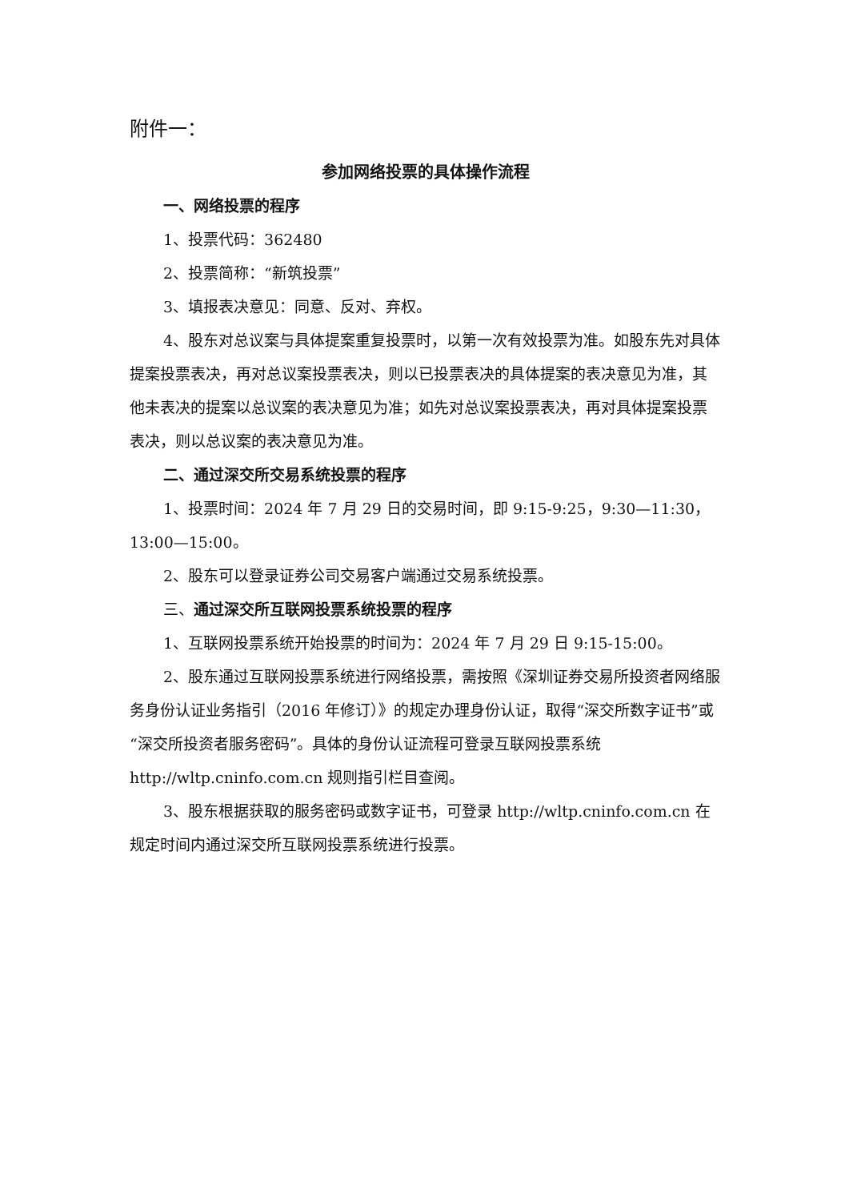附件一：
参加网络投票的具体操作流程
一、网络投票的程序
1、投票代码：362480
2、投票简称：“新筑投票”
3、填报表决意见：同意、反对、弃权。
4、股东对总议案与具体提案重复投票时，以第一次有效投票为准。如股东先对具体提案投票表决，再对总议案投票表决，则以已投票表决的具体提案的表决意见为准，其他未表决的提案以总议案的表决意见为准；如先对总议案投票表决，再对具体提案投票表决，则以总议案的表决意见为准。
二、通过深交所交易系统投票的程序
1、投票时间：2024 年 7 月 29 日的交易时间，即 9:15-9:25，9:30—11:30，13:00—15:00。
2、股东可以登录证券公司交易客户端通过交易系统投票。
三、通过深交所互联网投票系统投票的程序
1、互联网投票系统开始投票的时间为：2024 年 7 月 29 日 9:15-15:00。
2、股东通过互联网投票系统进行网络投票，需按照《深圳证券交易所投资者网络服务身份认证业务指引（2016 年修订）》的规定办理身份认证，取得“深交所数字证书”或“深交所投资者服务密码”。具体的身份认证流程可登录互联网投票系统 http://wltp.cninfo.com.cn 规则指引栏目查阅。
3、股东根据获取的服务密码或数字证书，可登录 http://wltp.cninfo.com.cn 在规定时间内通过深交所互联网投票系统进行投票。